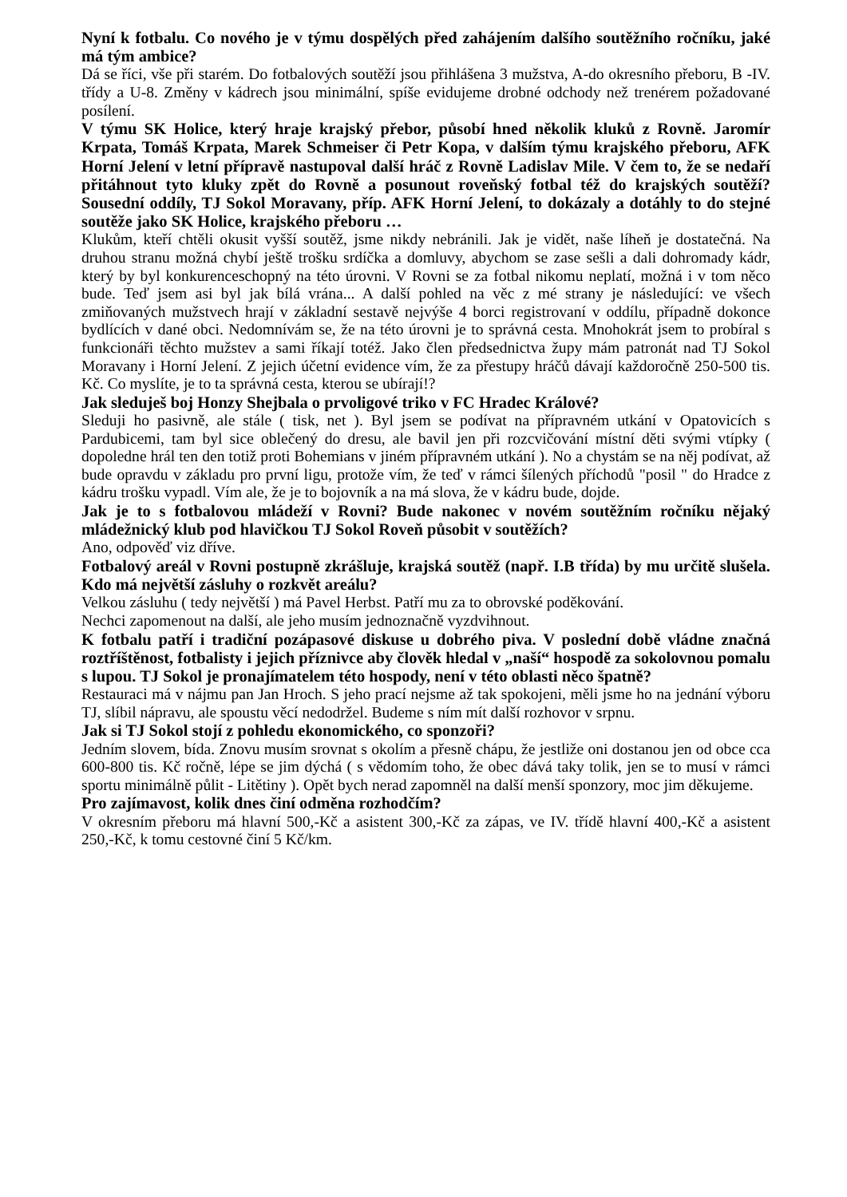Nyní k fotbalu. Co nového je v týmu dospělých před zahájením dalšího soutěžního ročníku, jaké má tým ambice?
Dá se říci, vše při starém. Do fotbalových soutěží jsou přihlášena 3 mužstva, A-do okresního přeboru, B -IV. třídy a U-8. Změny v kádrech jsou minimální, spíše evidujeme drobné odchody než trenérem požadované posílení.
V týmu SK Holice, který hraje krajský přebor, působí hned několik kluků z Rovně. Jaromír Krpata, Tomáš Krpata, Marek Schmeiser či Petr Kopa, v dalším týmu krajského přeboru, AFK Horní Jelení v letní přípravě nastupoval další hráč z Rovně Ladislav Mile. V čem to, že se nedaří přitáhnout tyto kluky zpět do Rovně a posunout roveňský fotbal též do krajských soutěží? Sousední oddíly, TJ Sokol Moravany, příp. AFK Horní Jelení, to dokázaly a dotáhly to do stejné soutěže jako SK Holice, krajského přeboru …
Klukům, kteří chtěli okusit vyšší soutěž, jsme nikdy nebránili. Jak je vidět, naše líheň je dostatečná. Na druhou stranu možná chybí ještě trošku srdíčka a domluvy, abychom se zase sešli a dali dohromady kádr, který by byl konkurenceschopný na této úrovni. V Rovni se za fotbal nikomu neplatí, možná i v tom něco bude. Teď jsem asi byl jak bílá vrána... A další pohled na věc z mé strany je následující: ve všech zmiňovaných mužstvech hrají v základní sestavě nejvýše 4 borci registrovaní v oddílu, případně dokonce bydlících v dané obci. Nedomnívám se, že na této úrovni je to správná cesta. Mnohokrát jsem to probíral s funkcionáři těchto mužstev a sami říkají totéž. Jako člen předsednictva župy mám patronát nad TJ Sokol Moravany i Horní Jelení. Z jejich účetní evidence vím, že za přestupy hráčů dávají každoročně 250-500 tis. Kč. Co myslíte, je to ta správná cesta, kterou se ubírají!?
Jak sleduješ boj Honzy Shejbala o prvoligové triko v FC Hradec Králové?
Sleduji ho pasivně, ale stále ( tisk, net ). Byl jsem se podívat na přípravném utkání v Opatovicích s Pardubicemi, tam byl sice oblečený do dresu, ale bavil jen při rozcvičování místní děti svými vtípky ( dopoledne hrál ten den totiž proti Bohemians v jiném přípravném utkání ). No a chystám se na něj podívat, až bude opravdu v základu pro první ligu, protože vím, že teď v rámci šílených příchodů "posil " do Hradce z kádru trošku vypadl. Vím ale, že je to bojovník a na má slova, že v kádru bude, dojde.
Jak je to s fotbalovou mládeží v Rovni? Bude nakonec v novém soutěžním ročníku nějaký mládežnický klub pod hlavičkou TJ Sokol Roveň působit v soutěžích?
Ano, odpověď viz dříve.
Fotbalový areál v Rovni postupně zkrášluje, krajská soutěž (např. I.B třída) by mu určitě slušela. Kdo má největší zásluhy o rozkvět areálu?
Velkou zásluhu ( tedy největší ) má Pavel Herbst. Patří mu za to obrovské poděkování.
Nechci zapomenout na další, ale jeho musím jednoznačně vyzdvihnout.
K fotbalu patří i tradiční pozápasové diskuse u dobrého piva. V poslední době vládne značná roztříštěnost, fotbalisty i jejich příznivce aby člověk hledal v „naší“ hospodě za sokolovnou pomalu s lupou. TJ Sokol je pronajímatelem této hospody, není v této oblasti něco špatně?
Restauraci má v nájmu pan Jan Hroch. S jeho prací nejsme až tak spokojeni, měli jsme ho na jednání výboru TJ, slíbil nápravu, ale spoustu věcí nedodržel. Budeme s ním mít další rozhovor v srpnu.
Jak si TJ Sokol stojí z pohledu ekonomického, co sponzoři?
Jedním slovem, bída. Znovu musím srovnat s okolím a přesně chápu, že jestliže oni dostanou jen od obce cca 600-800 tis. Kč ročně, lépe se jim dýchá ( s vědomím toho, že obec dává taky tolik, jen se to musí v rámci sportu minimálně půlit - Litětiny ). Opět bych nerad zapomněl na další menší sponzory, moc jim děkujeme.
Pro zajímavost, kolik dnes činí odměna rozhodčím?
V okresním přeboru má hlavní 500,-Kč a asistent 300,-Kč za zápas, ve IV. třídě hlavní 400,-Kč a asistent 250,-Kč, k tomu cestovné činí 5 Kč/km.